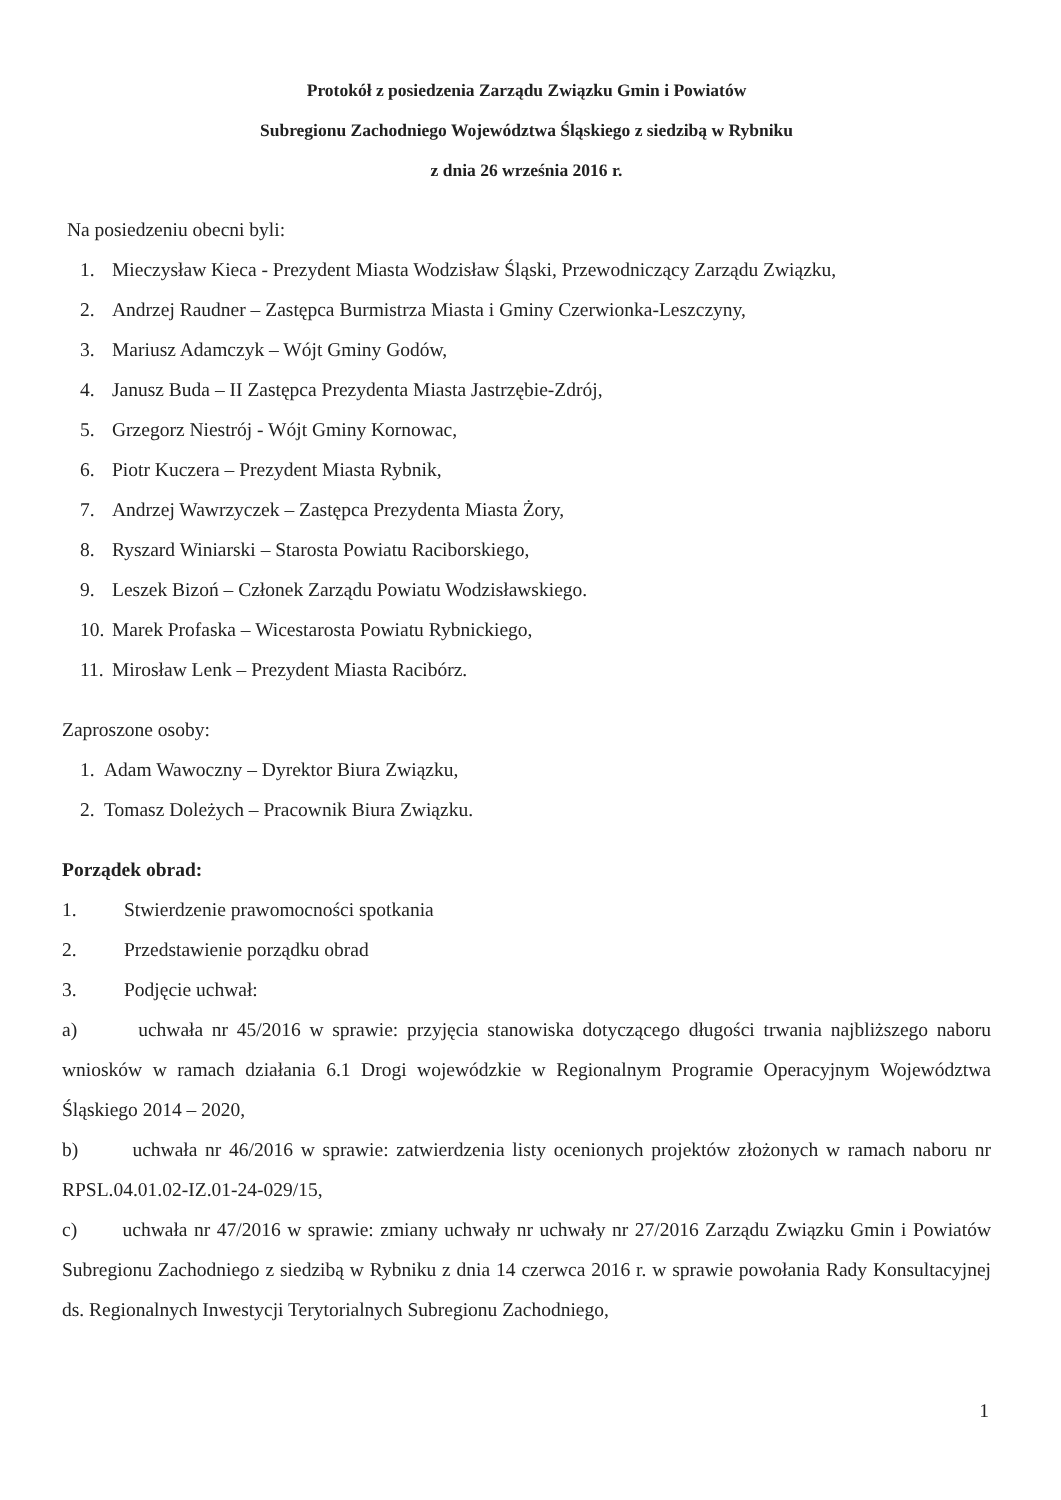Protokół z posiedzenia Zarządu Związku Gmin i Powiatów
Subregionu Zachodniego Województwa Śląskiego z siedzibą w Rybniku
z dnia 26 września 2016 r.
Na posiedzeniu obecni byli:
1. Mieczysław Kieca - Prezydent Miasta Wodzisław Śląski, Przewodniczący Zarządu Związku,
2. Andrzej Raudner – Zastępca Burmistrza Miasta i Gminy Czerwionka-Leszczyny,
3. Mariusz Adamczyk – Wójt Gminy Godów,
4. Janusz Buda – II Zastępca Prezydenta Miasta Jastrzębie-Zdrój,
5. Grzegorz Niestrój - Wójt Gminy Kornowac,
6. Piotr Kuczera – Prezydent Miasta Rybnik,
7. Andrzej Wawrzyczek – Zastępca Prezydenta Miasta Żory,
8. Ryszard Winiarski – Starosta Powiatu Raciborskiego,
9. Leszek Bizoń – Członek Zarządu Powiatu Wodzisławskiego.
10. Marek Profaska – Wicestarosta Powiatu Rybnickiego,
11. Mirosław Lenk – Prezydent Miasta Racibórz.
Zaproszone osoby:
1. Adam Wawoczny – Dyrektor Biura Związku,
2. Tomasz Doleżych – Pracownik Biura Związku.
Porządek obrad:
1. Stwierdzenie prawomocności spotkania
2. Przedstawienie porządku obrad
3. Podjęcie uchwał:
a) uchwała nr 45/2016 w sprawie: przyjęcia stanowiska dotyczącego długości trwania najbliższego naboru wniosków w ramach działania 6.1 Drogi wojewódzkie w Regionalnym Programie Operacyjnym Województwa Śląskiego 2014 – 2020,
b) uchwała nr 46/2016 w sprawie: zatwierdzenia listy ocenionych projektów złożonych w ramach naboru nr RPSL.04.01.02-IZ.01-24-029/15,
c) uchwała nr 47/2016 w sprawie: zmiany uchwały nr uchwały nr 27/2016 Zarządu Związku Gmin i Powiatów Subregionu Zachodniego z siedzibą w Rybniku z dnia 14 czerwca 2016 r. w sprawie powołania Rady Konsultacyjnej ds. Regionalnych Inwestycji Terytorialnych Subregionu Zachodniego,
1